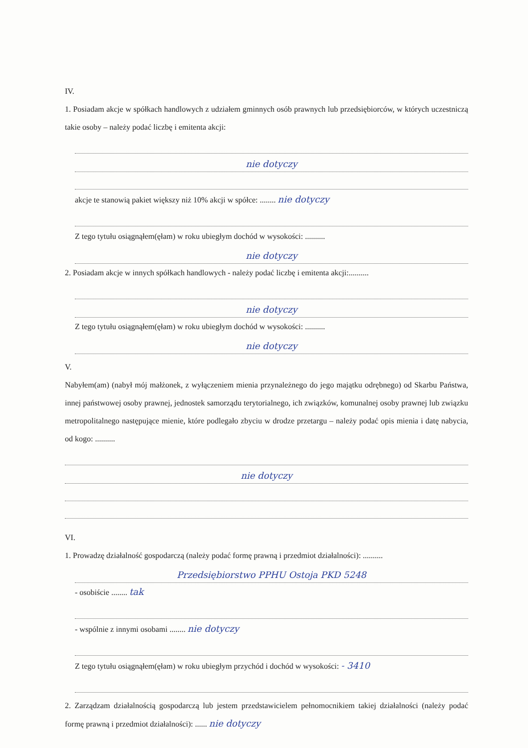IV.
1. Posiadam akcje w spółkach handlowych z udziałem gminnych osób prawnych lub przedsiębiorców, w których uczestniczą takie osoby – należy podać liczbę i emitenta akcji:
nie dotyczy
akcje te stanowią pakiet większy niż 10% akcji w spółce: ........ nie dotyczy
Z tego tytułu osiągnąłem(ęłam) w roku ubiegłym dochód w wysokości: ..........
nie dotyczy
2. Posiadam akcje w innych spółkach handlowych - należy podać liczbę i emitenta akcji:..........
nie dotyczy
Z tego tytułu osiągnąłem(ęłam) w roku ubiegłym dochód w wysokości: ..........
nie dotyczy
V.
Nabyłem(am) (nabył mój małżonek, z wyłączeniem mienia przynależnego do jego majątku odrębnego) od Skarbu Państwa, innej państwowej osoby prawnej, jednostek samorządu terytorialnego, ich związków, komunalnej osoby prawnej lub związku metropolitalnego następujące mienie, które podlegało zbyciu w drodze przetargu – należy podać opis mienia i datę nabycia, od kogo: ..........
nie dotyczy
VI.
1. Prowadzę działalność gospodarczą (należy podać formę prawną i przedmiot działalności): ..........
Przedsiębiorstwo PPHU Ostoja PKD 5248
- osobiście ........ tak
- wspólnie z innymi osobami ........ nie dotyczy
Z tego tytułu osiągnąłem(ęłam) w roku ubiegłym przychód i dochód w wysokości: - 3410
2. Zarządzam działalnością gospodarczą lub jestem przedstawicielem pełnomocnikiem takiej działalności (należy podać formę prawną i przedmiot działalności): ...... nie dotyczy